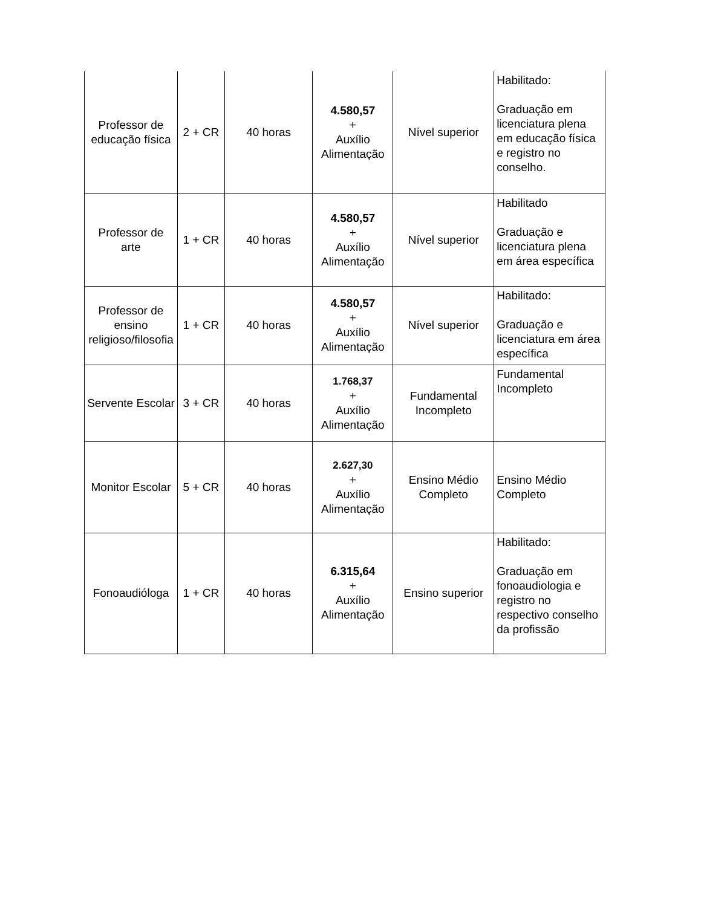| Professor de educação física | 2 + CR | 40 horas | 4.580,57 + Auxílio Alimentação | Nível superior | Habilitado: Graduação em licenciatura plena em educação física e registro no conselho. |
| Professor de arte | 1 + CR | 40 horas | 4.580,57 + Auxílio Alimentação | Nível superior | Habilitado Graduação e licenciatura plena em área específica |
| Professor de ensino religioso/filosofia | 1 + CR | 40 horas | 4.580,57 + Auxílio Alimentação | Nível superior | Habilitado: Graduação e licenciatura em área específica |
| Servente Escolar | 3 + CR | 40 horas | 1.768,37 + Auxílio Alimentação | Fundamental Incompleto | Fundamental Incompleto |
| Monitor Escolar | 5 + CR | 40 horas | 2.627,30 + Auxílio Alimentação | Ensino Médio Completo | Ensino Médio Completo |
| Fonoaudióloga | 1 + CR | 40 horas | 6.315,64 + Auxílio Alimentação | Ensino superior | Habilitado: Graduação em fonoaudiologia e registro no respectivo conselho da profissão |